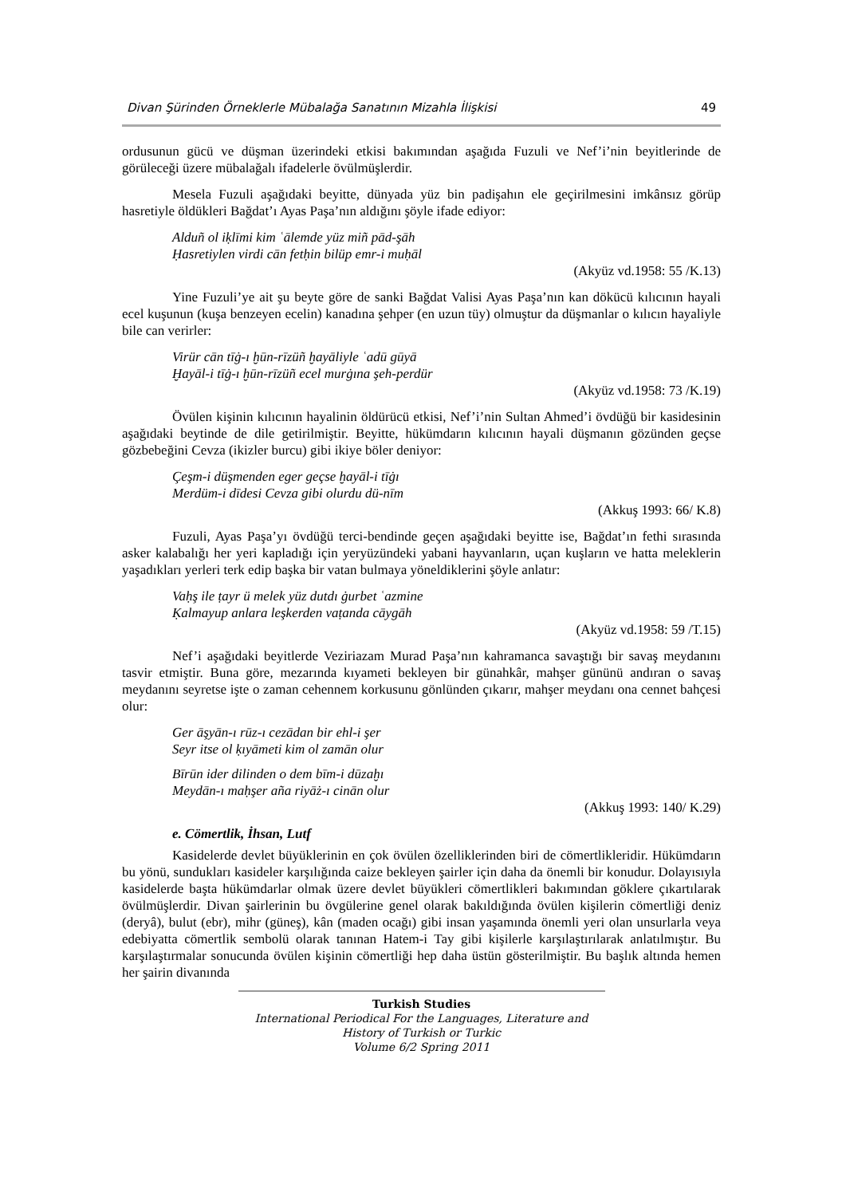Divan Şürinden Örneklerle Mübalağa Sanatının Mizahla İlişkisi 49
ordusunun gücü ve düşman üzerindeki etkisi bakımından aşağıda Fuzuli ve Nef’i’nin beyitlerinde de görüleceği üzere mübalağalı ifadelerle övülmüşlerdir.
Mesela Fuzuli aşağıdaki beyitte, dünyada yüz bin padişahın ele geçirilmesini imkânsız görüp hasretiyle öldükleri Bağdat’ı Ayas Paşa’nın aldığını şöyle ifade ediyor:
Alduñ ol iḳlīmi kim ʿālemde yüz miñ pād-şāh
Ḥasretiylen virdi cān fetḥin bilüp emr-i muḥāl
(Akyüz vd.1958: 55 /K.13)
Yine Fuzuli’ye ait şu beyte göre de sanki Bağdat Valisi Ayas Paşa’nın kan dökücü kılıcının hayali ecel kuşunun (kuşa benzeyen ecelin) kanadına şehper (en uzun tüy) olmuştur da düşmanlar o kılıcın hayaliyle bile can verirler:
Virür cān tīġ-ı ḫūn-rīzüñ ḫayāliyle ʿadū gūyā
Ḫayāl-i tīġ-ı ḫūn-rīzüñ ecel murġına şeh-perdür
(Akyüz vd.1958: 73 /K.19)
Övülen kişinin kılıcının hayalinin öldürücü etkisi, Nef’i’nin Sultan Ahmed’i övdüğü bir kasidesinin aşağıdaki beytinde de dile getirilmiştir. Beyitte, hükümdarın kılıcının hayali düşmanın gözünden geçse gözbebeğini Cevza (ikizler burcu) gibi ikiye böler deniyor:
Çeşm-i düşmenden eger geçse ḫayāl-i tīġı
Merdüm-i dīdesi Cevza gibi olurdu dü-nīm
(Akkuş 1993: 66/ K.8)
Fuzuli, Ayas Paşa’yı övdüğü terci-bendinde geçen aşağıdaki beyitte ise, Bağdat’ın fethi sırasında asker kalabalığı her yeri kapladığı için yeryüzündeki yabani hayvanların, uçan kuşların ve hatta meleklerin yaşadıkları yerleri terk edip başka bir vatan bulmaya yöneldiklerini şöyle anlatır:
Vaḥş ile ṭayr ü melek yüz dutdı ġurbet ʿazmine
Ḳalmayup anlara leşkerden vaṭanda cāygāh
(Akyüz vd.1958: 59 /T.15)
Nef’i aşağıdaki beyitlerde Veziriazam Murad Paşa’nın kahramanca savaştığı bir savaş meydanını tasvir etmiştir. Buna göre, mezarında kıyameti bekleyen bir günahkâr, mahşer gününü andıran o savaş meydanını seyretse işte o zaman cehennem korkusunu gönlünden çıkarır, mahşer meydanı ona cennet bahçesi olur:
Ger āşyān-ı rūz-ı cezādan bir ehl-i şer
Seyr itse ol ḳıyāmeti kim ol zamān olur
Bīrūn ider dilinden o dem bīm-i dūzaḫı
Meydān-ı maḥşer aña riyāż-ı cinān olur
(Akkuş 1993: 140/ K.29)
e. Cömertlik, İhsan, Lutf
Kasidelerde devlet büyüklerinin en çok övülen özelliklerinden biri de cömertlikleridir. Hükümdarın bu yönü, sundukları kasideler karşılığında caize bekleyen şairler için daha da önemli bir konudur. Dolayısıyla kasidelerde başta hükümdarlar olmak üzere devlet büyükleri cömertlikleri bakımından göklere çıkartılarak övülmüşlerdir. Divan şairlerinin bu övgülerine genel olarak bakıldığında övülen kişilerin cömertliği deniz (deryâ), bulut (ebr), mihr (güneş), kân (maden ocağı) gibi insan yaşamında önemli yeri olan unsurlarla veya edebiyatta cömertlik sembolü olarak tanınan Hatem-i Tay gibi kişilerle karşılaştırılarak anlatılmıştır. Bu karşılaştırmalar sonucunda övülen kişinin cömertliği hep daha üstün gösterilmiştir. Bu başlık altında hemen her şairin divanında
Turkish Studies
International Periodical For the Languages, Literature and History of Turkish or Turkic
Volume 6/2 Spring 2011